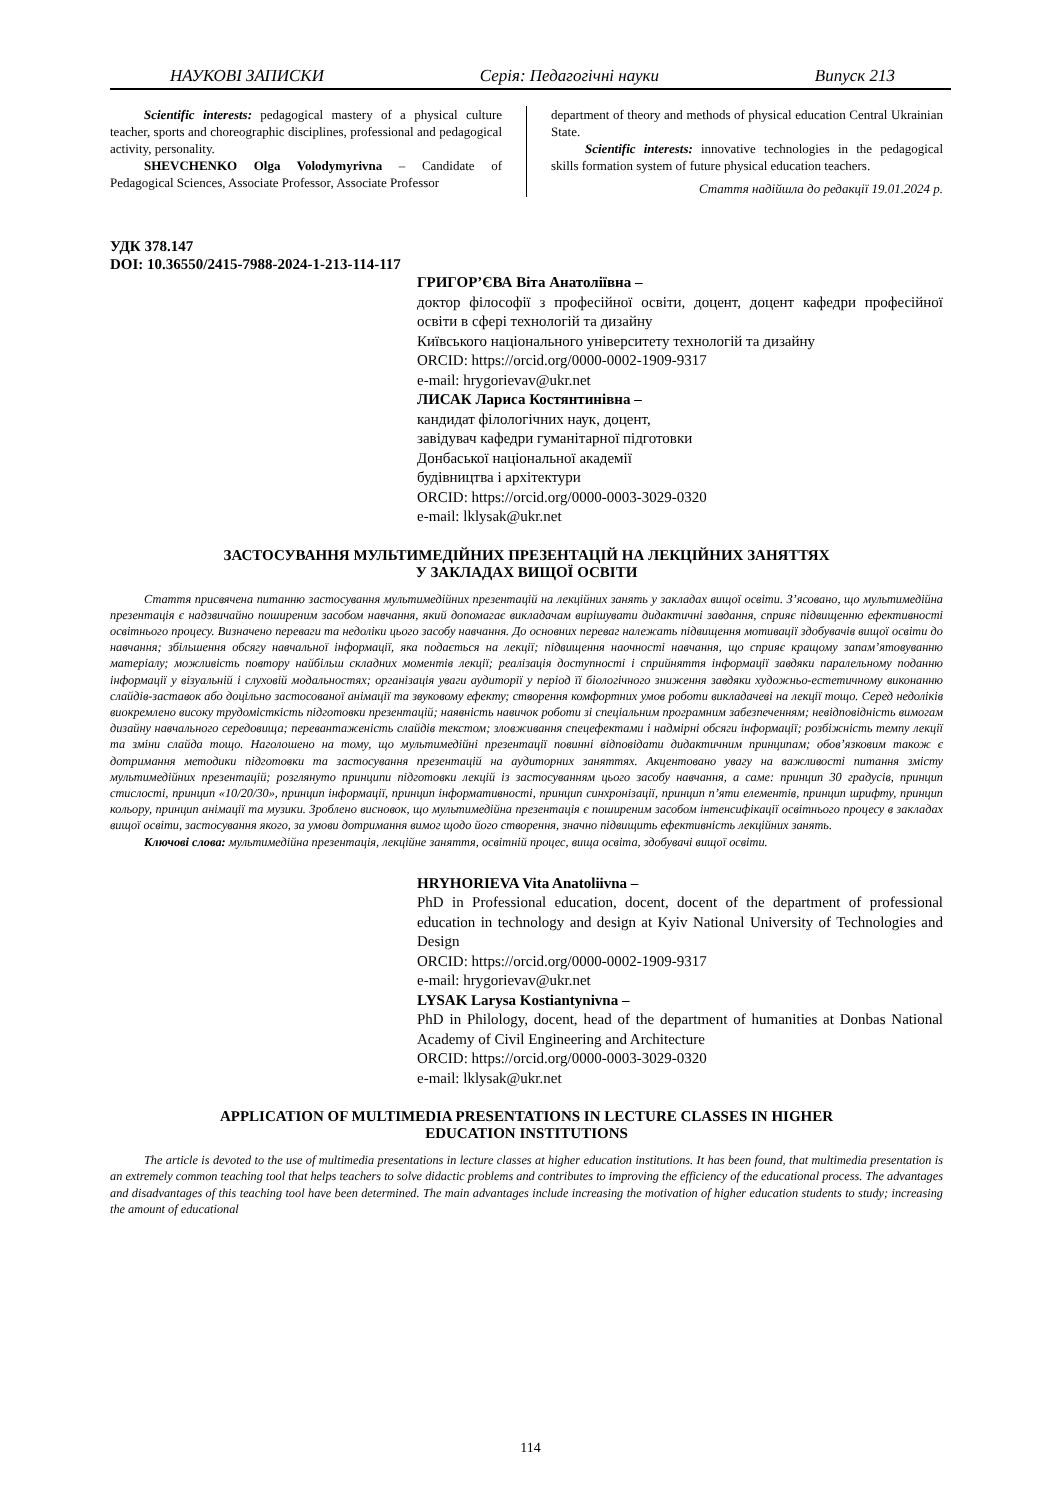НАУКОВІ ЗАПИСКИ Серія: Педагогічні науки Випуск 213
Scientific interests: pedagogical mastery of a physical culture teacher, sports and choreographic disciplines, professional and pedagogical activity, personality.
SHEVCHENKO Olga Volodymyrivna – Candidate of Pedagogical Sciences, Associate Professor, Associate Professor
department of theory and methods of physical education Central Ukrainian State.
Scientific interests: innovative technologies in the pedagogical skills formation system of future physical education teachers.
Стаття надійшла до редакції 19.01.2024 р.
УДК 378.147
DOI: 10.36550/2415-7988-2024-1-213-114-117
ГРИГОР’ЄВА Віта Анатоліївна –
доктор філософії з професійної освіти, доцент, доцент кафедри професійної освіти в сфері технологій та дизайну
Київського національного університету технологій та дизайну
ORCID: https://orcid.org/0000-0002-1909-9317
e-mail: hrygorievav@ukr.net
ЛИСАК Лариса Костянтинівна –
кандидат філологічних наук, доцент,
завідувач кафедри гуманітарної підготовки
Донбаської національної академії
будівництва і архітектури
ORCID: https://orcid.org/0000-0003-3029-0320
e-mail: lklysak@ukr.net
ЗАСТОСУВАННЯ МУЛЬТИМЕДІЙНИХ ПРЕЗЕНТАЦІЙ НА ЛЕКЦІЙНИХ ЗАНЯТТЯХ
У ЗАКЛАДАХ ВИЩОЇ ОСВІТИ
Стаття присвячена питанню застосування мультимедійних презентацій на лекційних занять у закладах вищої освіти. З’ясовано, що мультимедійна презентація є надзвичайно поширеним засобом навчання, який допомагає викладачам вирішувати дидактичні завдання, сприяє підвищенню ефективності освітнього процесу. Визначено переваги та недоліки цього засобу навчання. До основних переваг належать підвищення мотивації здобувачів вищої освіти до навчання; збільшення обсягу навчальної інформації, яка подається на лекції; підвищення наочності навчання, що сприяє кращому запам’ятовуванню матеріалу; можливість повтору найбільш складних моментів лекції; реалізація доступності і сприйняття інформації завдяки паралельному поданню інформації у візуальній і слуховій модальностях; організація уваги аудиторії у період її біологічного зниження завдяки художньо-естетичному виконанню слайдів-заставок або доцільно застосованої анімації та звуковому ефекту; створення комфортних умов роботи викладачеві на лекції тощо. Серед недоліків виокремлено високу трудомісткість підготовки презентацій; наявність навичок роботи зі спеціальним програмним забезпеченням; невідповідність вимогам дизайну навчального середовища; перевантаженість слайдів текстом; зловживання спецефектами і надмірні обсяги інформації; розбіжність темпу лекції та зміни слайда тощо. Наголошено на тому, що мультимедійні презентації повинні відповідати дидактичним принципам; обов’язковим також є дотримання методики підготовки та застосування презентацій на аудиторних заняттях. Акцентовано увагу на важливості питання змісту мультимедійних презентацій; розглянуто принципи підготовки лекцій із застосуванням цього засобу навчання, а саме: принцип 30 градусів, принцип стислості, принцип «10/20/30», принцип інформації, принцип інформативності, принцип синхронізації, принцип п’яти елементів, принцип шрифту, принцип кольору, принцип анімації та музики. Зроблено висновок, що мультимедійна презентація є поширеним засобом інтенсифікації освітнього процесу в закладах вищої освіти, застосування якого, за умови дотримання вимог щодо його створення, значно підвищить ефективність лекційних занять.
Ключові слова: мультимедійна презентація, лекційне заняття, освітній процес, вища освіта, здобувачі вищої освіти.
HRYHORIEVA Vita Anatoliivna –
PhD in Professional education, docent, docent of the department of professional education in technology and design at Kyiv National University of Technologies and Design
ORCID: https://orcid.org/0000-0002-1909-9317
e-mail: hrygorievav@ukr.net
LYSAK Larysa Kostiantynivna –
PhD in Philology, docent, head of the department of humanities at Donbas National Academy of Civil Engineering and Architecture
ORCID: https://orcid.org/0000-0003-3029-0320
e-mail: lklysak@ukr.net
APPLICATION OF MULTIMEDIA PRESENTATIONS IN LECTURE CLASSES IN HIGHER
EDUCATION INSTITUTIONS
The article is devoted to the use of multimedia presentations in lecture classes at higher education institutions. It has been found, that multimedia presentation is an extremely common teaching tool that helps teachers to solve didactic problems and contributes to improving the efficiency of the educational process. The advantages and disadvantages of this teaching tool have been determined. The main advantages include increasing the motivation of higher education students to study; increasing the amount of educational
114